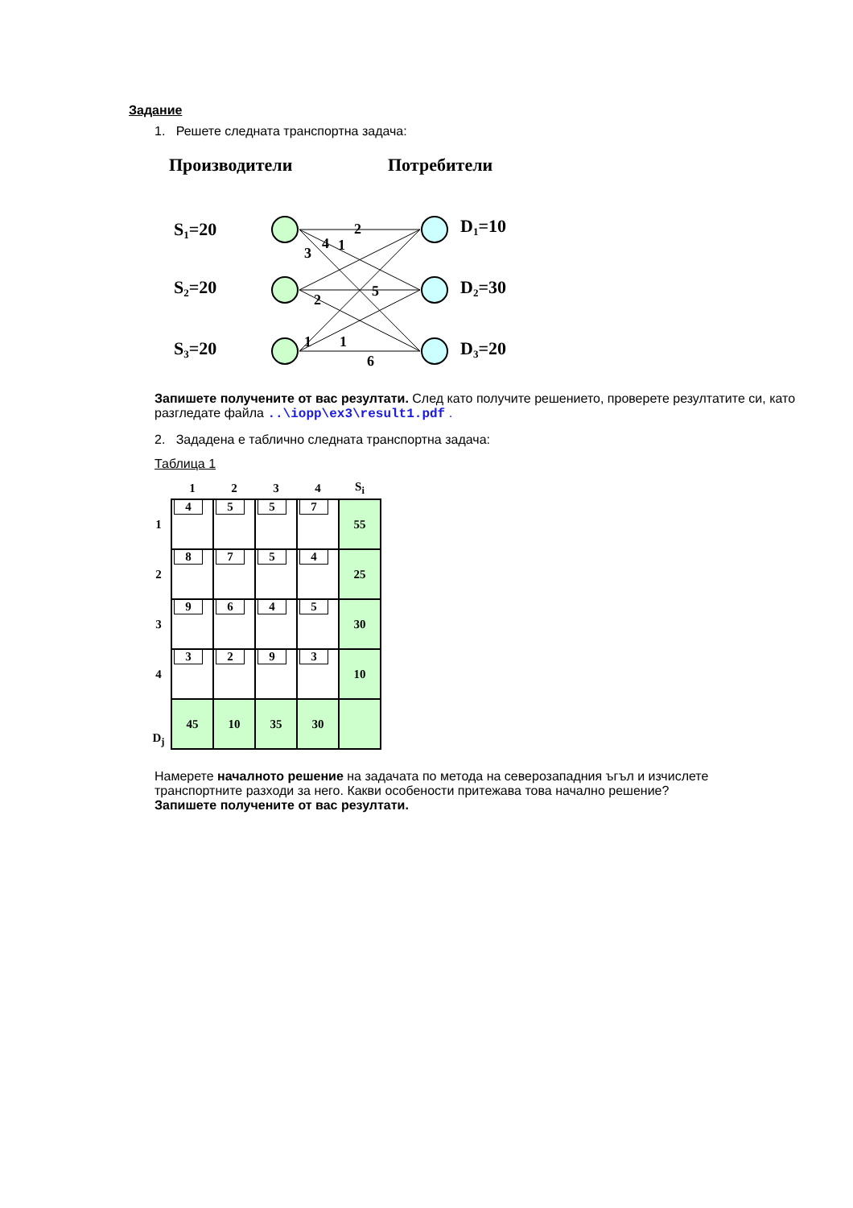Задание
1. Решете следната транспортна задача:
Производители
Потребители
S1=20
S2=20
S3=20
D1=10
D2=30
D3=20
2
1
4
3
5
2
1
1
6
Запишете получените от вас резултати. След като получите решението, проверете резултатите си, като разгледате файла ..\iopp\ex3\result1.pdf .
2. Зададена е таблично следната транспортна задача:
Таблица 1
| | 1 | 2 | 3 | 4 | S<sub>i</sub> |
| --- | --- | --- | --- | --- | --- |
| 1 | 4 | 5 | 5 | 7 | 55 |
| 2 | 8 | 7 | 5 | 4 | 25 |
| 3 | 9 | 6 | 4 | 5 | 30 |
| 4 | 3 | 2 | 9 | 3 | 10 |
| D<sub>j</sub> | 45 | 10 | 35 | 30 | |
Намерете началното решение на задачата по метода на северозападния ъгъл и изчислете транспортните разходи за него. Какви особености притежава това начално решение? Запишете получените от вас резултати.